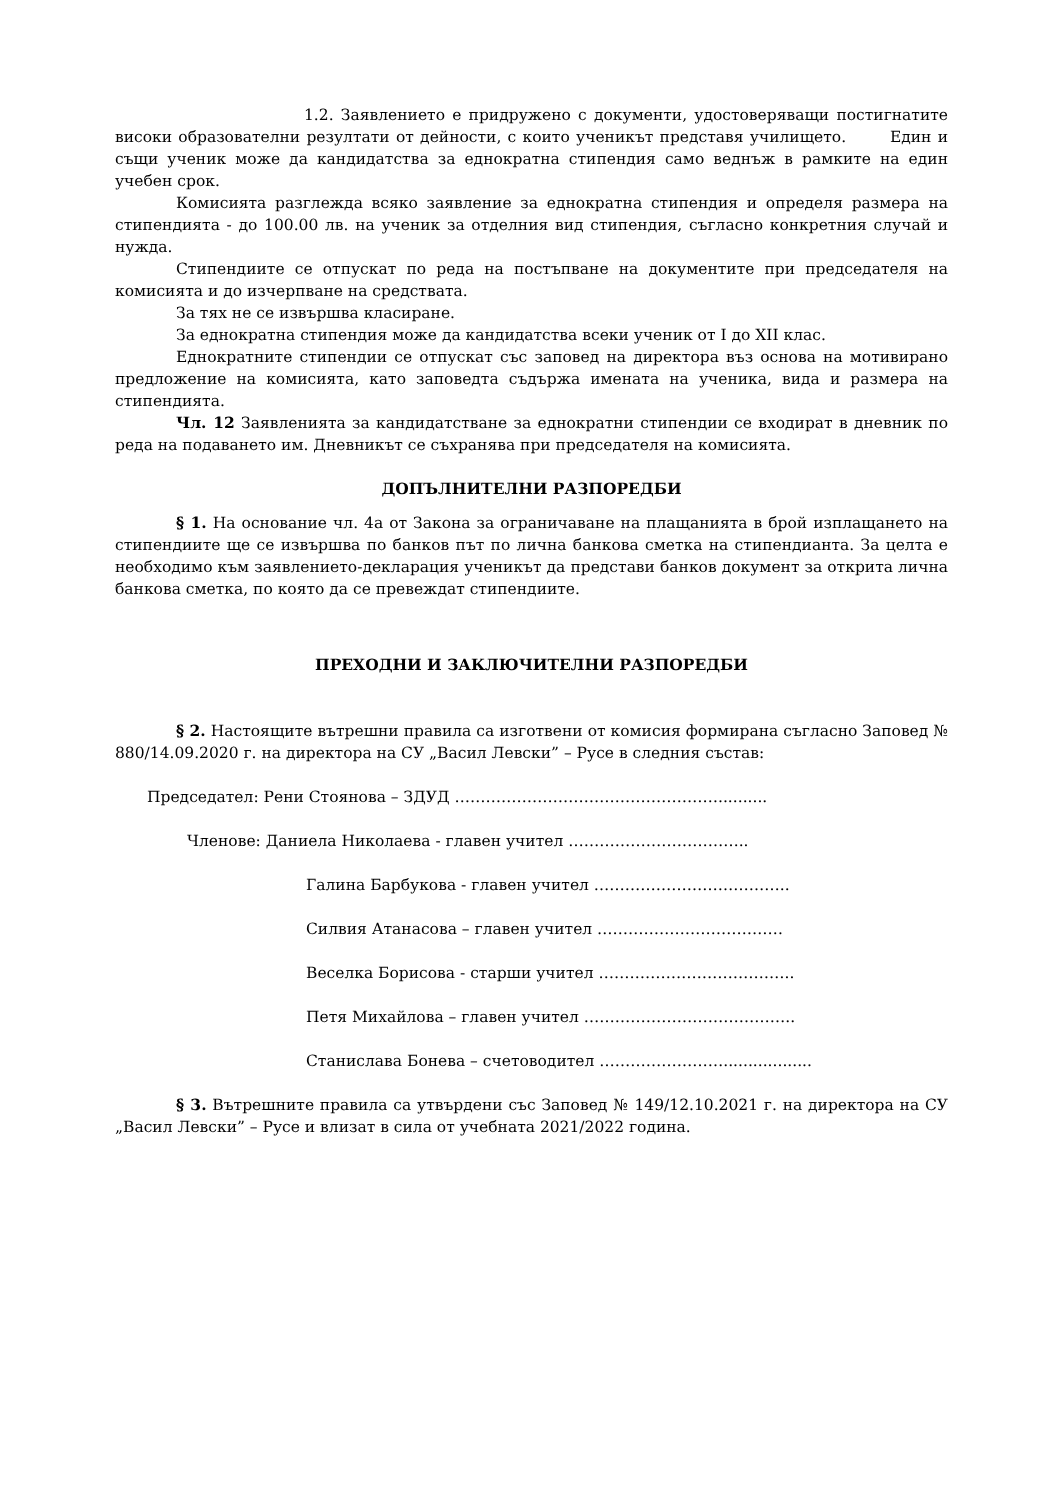1.2. Заявлението е придружено с документи, удостоверяващи постигнатите високи образователни резултати от дейности, с които ученикът представя училището. Един и същи ученик може да кандидатства за еднократна стипендия само веднъж в рамките на един учебен срок.
Комисията разглежда всяко заявление за еднократна стипендия и определя размера на стипендията - до 100.00 лв. на ученик за отделния вид стипендия, съгласно конкретния случай и нужда.
Стипендиите се отпускат по реда на постъпване на документите при председателя на комисията и до изчерпване на средствата.
За тях не се извършва класиране.
За еднократна стипендия може да кандидатства всеки ученик от I до XII клас.
Еднократните стипендии се отпускат със заповед на директора въз основа на мотивирано предложение на комисията, като заповедта съдържа имената на ученика, вида и размера на стипендията.
Чл. 12 Заявленията за кандидатстване за еднократни стипендии се входират в дневник по реда на подаването им. Дневникът се съхранява при председателя на комисията.
ДОПЪЛНИТЕЛНИ РАЗПОРЕДБИ
§ 1. На основание чл. 4а от Закона за ограничаване на плащанията в брой изплащането на стипендиите ще се извършва по банков път по лична банкова сметка на стипендианта. За целта е необходимо към заявлението-декларация ученикът да представи банков документ за открита лична банкова сметка, по която да се превеждат стипендиите.
ПРЕХОДНИ И ЗАКЛЮЧИТЕЛНИ РАЗПОРЕДБИ
§ 2. Настоящите вътрешни правила са изготвени от комисия формирана съгласно Заповед № 880/14.09.2020 г. на директора на СУ „Васил Левски” – Русе в следния състав:
Председател: Рени Стоянова – ЗДУД ……………………………………………..........
Членове: Даниела Николаева - главен учител ……………………………..
Галина Барбукова - главен учител ………………………………..
Силвия Атанасова – главен учител ………………………………
Веселка Борисова - старши учител ………………………………..
Петя Михайлова – главен учител …………………………………..
Станислава Бонева – счетоводител ……………………..................
§ 3. Вътрешните правила са утвърдени със Заповед № 149/12.10.2021 г. на директора на СУ „Васил Левски” – Русе и влизат в сила от учебната 2021/2022 година.